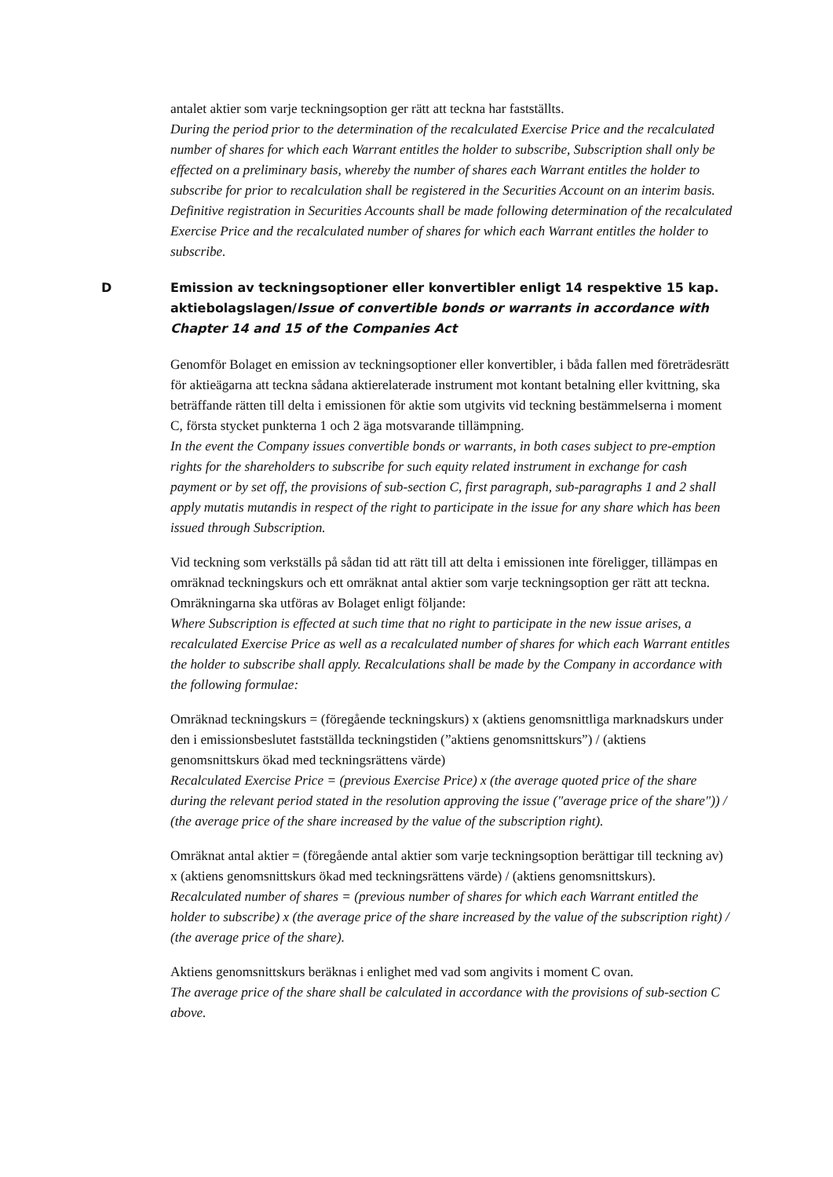antalet aktier som varje teckningsoption ger rätt att teckna har fastställts.
During the period prior to the determination of the recalculated Exercise Price and the recalculated number of shares for which each Warrant entitles the holder to subscribe, Subscription shall only be effected on a preliminary basis, whereby the number of shares each Warrant entitles the holder to subscribe for prior to recalculation shall be registered in the Securities Account on an interim basis. Definitive registration in Securities Accounts shall be made following determination of the recalculated Exercise Price and the recalculated number of shares for which each Warrant entitles the holder to subscribe.
D Emission av teckningsoptioner eller konvertibler enligt 14 respektive 15 kap. aktiebolagslagen/Issue of convertible bonds or warrants in accordance with Chapter 14 and 15 of the Companies Act
Genomför Bolaget en emission av teckningsoptioner eller konvertibler, i båda fallen med företrädesrätt för aktieägarna att teckna sådana aktierelaterade instrument mot kontant betalning eller kvittning, ska beträffande rätten till delta i emissionen för aktie som utgivits vid teckning bestämmelserna i moment C, första stycket punkterna 1 och 2 äga motsvarande tillämpning.
In the event the Company issues convertible bonds or warrants, in both cases subject to pre-emption rights for the shareholders to subscribe for such equity related instrument in exchange for cash payment or by set off, the provisions of sub-section C, first paragraph, sub-paragraphs 1 and 2 shall apply mutatis mutandis in respect of the right to participate in the issue for any share which has been issued through Subscription.
Vid teckning som verkställs på sådan tid att rätt till att delta i emissionen inte föreligger, tillämpas en omräknad teckningskurs och ett omräknat antal aktier som varje teckningsoption ger rätt att teckna. Omräkningarna ska utföras av Bolaget enligt följande:
Where Subscription is effected at such time that no right to participate in the new issue arises, a recalculated Exercise Price as well as a recalculated number of shares for which each Warrant entitles the holder to subscribe shall apply. Recalculations shall be made by the Company in accordance with the following formulae:
Omräknad teckningskurs = (föregående teckningskurs) x (aktiens genomsnittliga marknadskurs under den i emissionsbeslutet fastställda teckningstiden (”aktiens genomsnittskurs”) / (aktiens genomsnittskurs ökad med teckningsrättens värde)
Recalculated Exercise Price = (previous Exercise Price) x (the average quoted price of the share during the relevant period stated in the resolution approving the issue ("average price of the share")) / (the average price of the share increased by the value of the subscription right).
Omräknat antal aktier = (föregående antal aktier som varje teckningsoption berättigar till teckning av) x (aktiens genomsnittskurs ökad med teckningsrättens värde) / (aktiens genomsnittskurs).
Recalculated number of shares = (previous number of shares for which each Warrant entitled the holder to subscribe) x (the average price of the share increased by the value of the subscription right) / (the average price of the share).
Aktiens genomsnittskurs beräknas i enlighet med vad som angivits i moment C ovan.
The average price of the share shall be calculated in accordance with the provisions of sub-section C above.